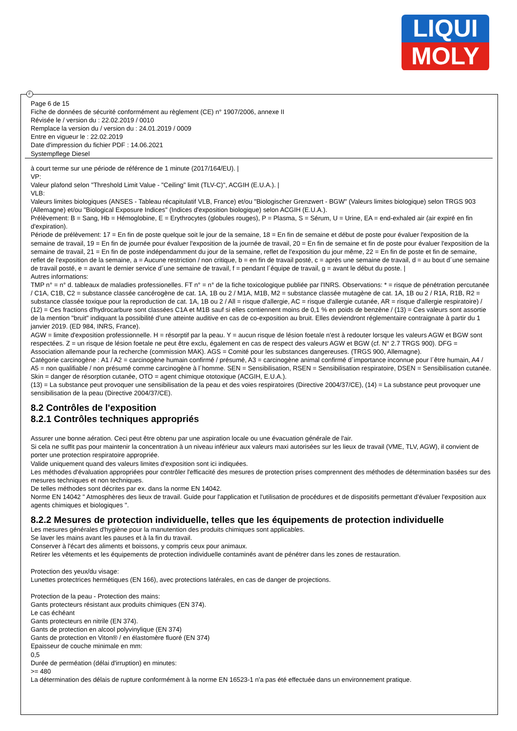LIQUI
MOLY
Page 6 de 15
Fiche de données de sécurité conformément au règlement (CE) n° 1907/2006, annexe II
Révisée le / version du : 22.02.2019 / 0010
Remplace la version du / version du : 24.01.2019 / 0009
Entre en vigueur le : 22.02.2019
Date d'impression du fichier PDF : 14.06.2021
Systempflege Diesel
à court terme sur une période de référence de 1 minute (2017/164/EU). |
VP:
Valeur plafond selon "Threshold Limit Value - "Ceiling" limit (TLV-C)", ACGIH (E.U.A.). |
VLB:
Valeurs limites biologiques (ANSES - Tableau récapitulatif VLB, France) et/ou "Biologischer Grenzwert - BGW" (Valeurs limites biologique) selon TRGS 903 (Allemagne) et/ou "Biological Exposure Indices" (Indices d'exposition biologique) selon ACGIH (E.U.A.).
Prélèvement: B = Sang, Hb = Hémoglobine, E = Erythrocytes (globules rouges), P = Plasma, S = Sérum, U = Urine, EA = end-exhaled air (air expiré en fin d'expiration).
Période de prélèvement: 17 = En fin de poste quelque soit le jour de la semaine, 18 = En fin de semaine et début de poste pour évaluer l'exposition de la semaine de travail, 19 = En fin de journée pour évaluer l'exposition de la journée de travail, 20 = En fin de semaine et fin de poste pour évaluer l'exposition de la semaine de travail, 21 = En fin de poste indépendamment du jour de la semaine, reflet de l'exposition du jour même, 22 = En fin de poste et fin de semaine, reflet de l'exposition de la semaine, a = Aucune restriction / non critique, b = en fin de travail posté, c = après une semaine de travail, d = au bout d´une semaine de travail posté, e = avant le dernier service d´une semaine de travail, f = pendant l´équipe de travail, g = avant le début du poste. |
Autres informations:
TMP n° = n° d. tableaux de maladies professionelles. FT n° = n° de la fiche toxicologique publiée par l'INRS. Observations: * = risque de pénétration percutanée / C1A, C1B, C2 = substance classée cancérogène de cat. 1A, 1B ou 2 / M1A, M1B, M2 = substance classée mutagène de cat. 1A, 1B ou 2 / R1A, R1B, R2 = substance classée toxique pour la reproduction de cat. 1A, 1B ou 2 / All = risque d'allergie, AC = risque d'allergie cutanée, AR = risque d'allergie respiratoire) / (12) = Ces fractions d'hydrocarbure sont classées C1A et M1B sauf si elles contiennent moins de 0,1 % en poids de benzène / (13) = Ces valeurs sont assortie de la mention "bruit" indiquant la possibilité d'une atteinte auditive en cas de co-exposition au bruit. Elles deviendront réglementaire contraignate à partir du 1 janvier 2019. (ED 984, INRS, France).
AGW = limite d'exposition professionnelle. H = résorptif par la peau. Y = aucun risque de lésion foetale n'est à redouter lorsque les valeurs AGW et BGW sont respectées. Z = un risque de lésion foetale ne peut être exclu, également en cas de respect des valeurs AGW et BGW (cf. N° 2.7 TRGS 900). DFG = Association allemande pour la recherche (commission MAK). AGS = Comité pour les substances dangereuses. (TRGS 900, Allemagne).
Catégorie carcinogène : A1 / A2 = carcinogène humain confirmé / présumé, A3 = carcinogène animal confirmé d´importance inconnue pour l´être humain, A4 / A5 = non qualifiable / non présumé comme carcinogène à l´homme. SEN = Sensibilisation, RSEN = Sensibilisation respiratoire, DSEN = Sensibilisation cutanée. Skin = danger de résorption cutanée, OTO = agent chimique ototoxique (ACGIH, E.U.A.).
(13) = La substance peut provoquer une sensibilisation de la peau et des voies respiratoires (Directive 2004/37/CE), (14) = La substance peut provoquer une sensibilisation de la peau (Directive 2004/37/CE).
8.2 Contrôles de l'exposition
8.2.1 Contrôles techniques appropriés
Assurer une bonne aération. Ceci peut être obtenu par une aspiration locale ou une évacuation générale de l'air.
Si cela ne suffit pas pour maintenir la concentration à un niveau inférieur aux valeurs maxi autorisées sur les lieux de travail (VME, TLV, AGW), il convient de porter une protection respiratoire appropriée.
Valide uniquement quand des valeurs limites d'exposition sont ici indiquées.
Les méthodes d'évaluation appropriées pour contrôler l'efficacité des mesures de protection prises comprennent des méthodes de détermination basées sur des mesures techniques et non techniques.
De telles méthodes sont décrites par ex. dans la norme EN 14042.
Norme EN 14042 " Atmosphères des lieux de travail. Guide pour l'application et l'utilisation de procédures et de dispositifs permettant d'évaluer l'exposition aux agents chimiques et biologiques ".
8.2.2 Mesures de protection individuelle, telles que les équipements de protection individuelle
Les mesures générales d'hygiène pour la manutention des produits chimiques sont applicables.
Se laver les mains avant les pauses et à la fin du travail.
Conserver à l'écart des aliments et boissons, y compris ceux pour animaux.
Retirer les vêtements et les équipements de protection individuelle contaminés avant de pénétrer dans les zones de restauration.
Protection des yeux/du visage:
Lunettes protectrices hermétiques (EN 166), avec protections latérales, en cas de danger de projections.
Protection de la peau - Protection des mains:
Gants protecteurs résistant aux produits chimiques (EN 374).
Le cas échéant
Gants protecteurs en nitrile (EN 374).
Gants de protection en alcool polyvinylique (EN 374)
Gants de protection en Viton® / en élastomère fluoré (EN 374)
Epaisseur de couche minimale en mm:
0,5
Durée de perméation (délai d'irruption) en minutes:
>= 480
La détermination des délais de rupture conformément à la norme EN 16523-1 n'a pas été effectuée dans un environnement pratique.
F